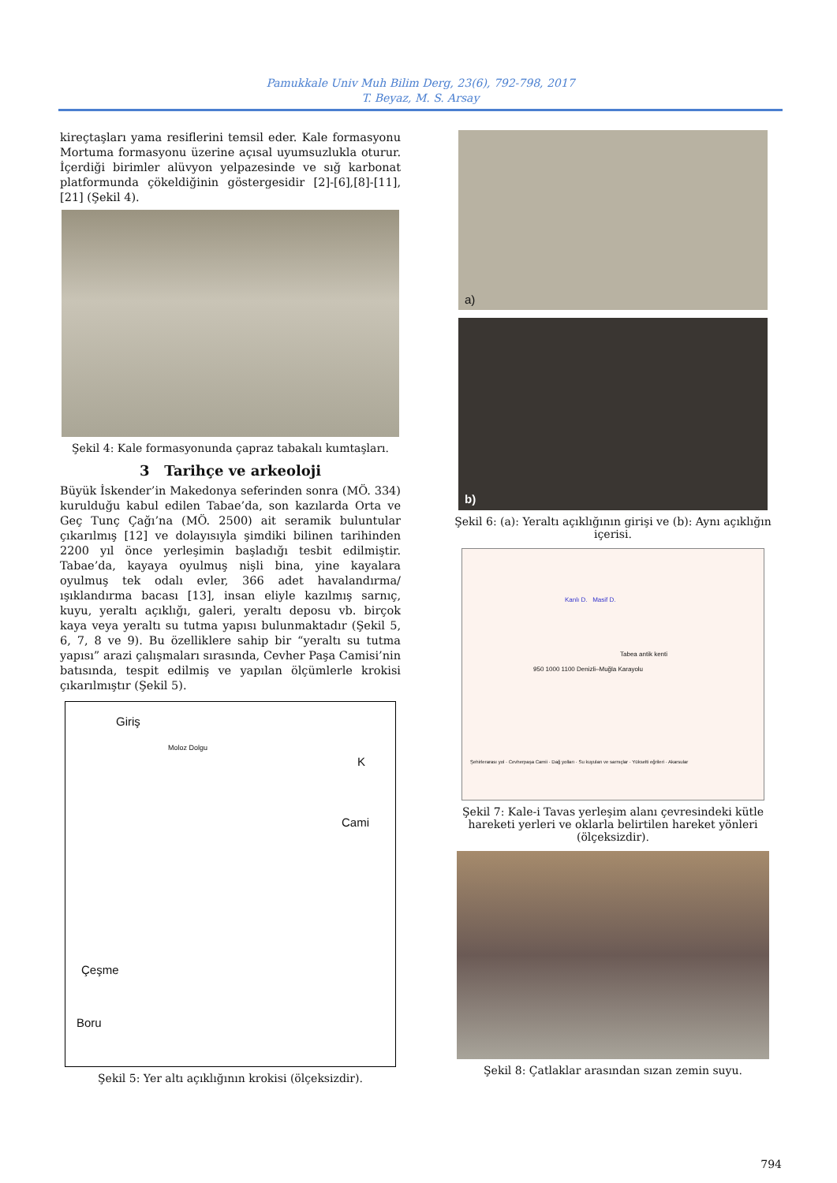Pamukkale Univ Muh Bilim Derg, 23(6), 792-798, 2017
T. Beyaz, M. S. Arsay
kireçtaşları yama resiflerini temsil eder. Kale formasyonu Mortuma formasyonu üzerine açısal uyumsuzlukla oturur. İçerdiği birimler alüvyon yelpazesinde ve sığ karbonat platformunda çökeldiğinin göstergesidir [2]-[6],[8]-[11],[21] (Şekil 4).
Şekil 4: Kale formasyonunda çapraz tabakalı kumtaşları.
3 Tarihçe ve arkeoloji
Büyük İskender’in Makedonya seferinden sonra (MÖ. 334) kurulduğu kabul edilen Tabae’da, son kazılarda Orta ve Geç Tunç Çağı’na (MÖ. 2500) ait seramik buluntular çıkarılmış [12] ve dolayısıyla şimdiki bilinen tarihinden 2200 yıl önce yerleşimin başladığı tesbit edilmiştir. Tabae’da, kayaya oyulmuş nişli bina, yine kayalara oyulmuş tek odalı evler, 366 adet havalandırma/ışıklandırma bacası [13], insan eliyle kazılmış sarnıç, kuyu, yeraltı açıklığı, galeri, yeraltı deposu vb. birçok kaya veya yeraltı su tutma yapısı bulunmaktadır (Şekil 5, 6, 7, 8 ve 9). Bu özelliklere sahip bir “yeraltı su tutma yapısı” arazi çalışmaları sırasında, Cevher Paşa Camisi’nin batısında, tespit edilmiş ve yapılan ölçümlerle krokisi çıkarılmıştır (Şekil 5).
Giriş
Moloz Dolgu
K
Cami
Çeşme
Boru
Şekil 5: Yer altı açıklığının krokisi (ölçeksizdir).
a)
b)
Şekil 6: (a): Yeraltı açıklığının girişi ve (b): Aynı açıklığın içerisi.
Kanlı D. Masif D.
Tabea antik kenti
950 1000 1100 Denizli–Muğla Karayolu
Şehirlerarası yol · Cevherpaşa Camii · Dağ yolları · Su kuyuları ve sarnıçlar · Yükselti eğrileri · Akarsular
Şekil 7: Kale-i Tavas yerleşim alanı çevresindeki kütle hareketi yerleri ve oklarla belirtilen hareket yönleri (ölçeksizdir).
Şekil 8: Çatlaklar arasından sızan zemin suyu.
794